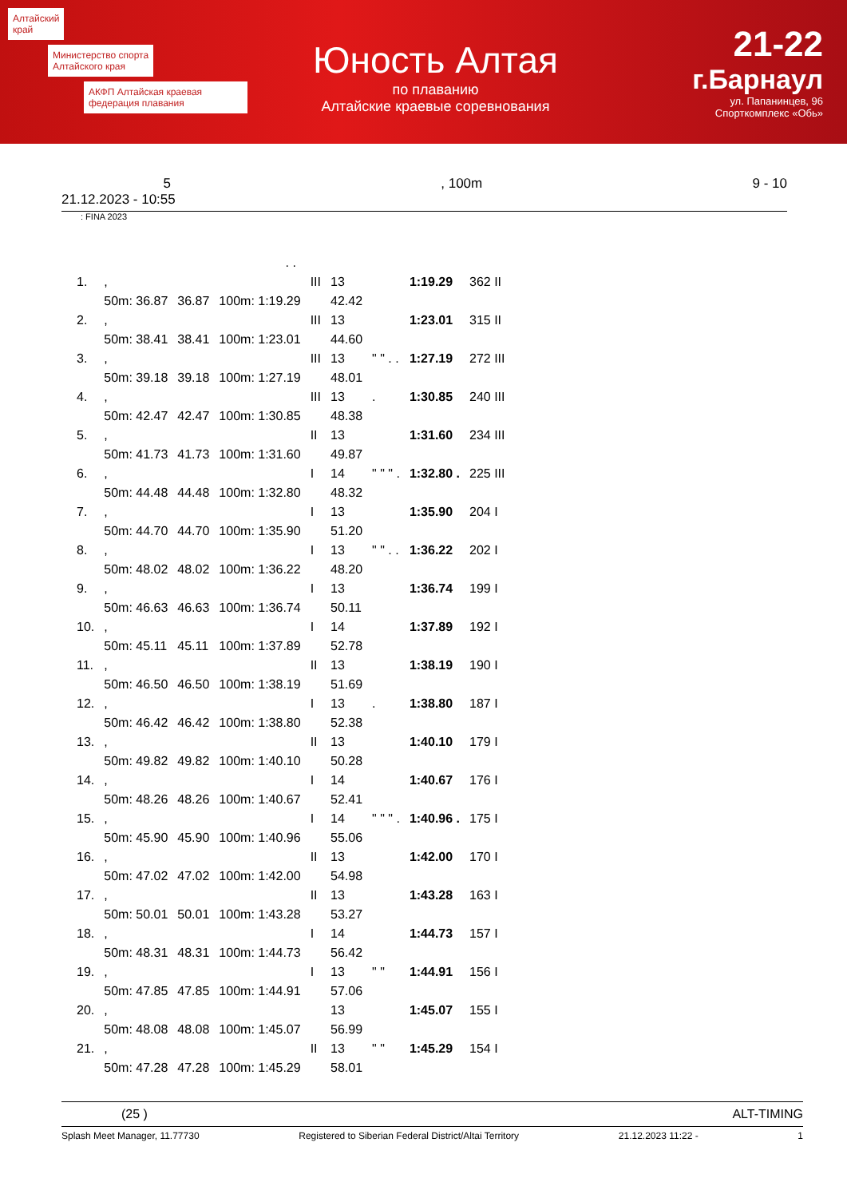Алтайский
край
Министерство спорта
Алтайского края
АКФП Алтайская краевая федерация плавания
Юность Алтая
по плаванию
Алтайские краевые соревнования
21-22
г.Барнаул
ул. Папанинцев, 96
Спорткомплекс «Обь»
5, 100m 9 - 10
21.12.2023 - 10:55
: FINA 2023
| . . | | | | | | | | |
| 1. | , | | | III | 13 | | 1:19.29 | 362 II |
| | 50m: 36.87 | 36.87 | 100m: 1:19.29 | | 42.42 | | | |
| 2. | , | | | III | 13 | | 1:23.01 | 315 II |
| | 50m: 38.41 | 38.41 | 100m: 1:23.01 | | 44.60 | | | |
| 3. | , | | | III | 13 | " " . . | 1:27.19 | 272 III |
| | 50m: 39.18 | 39.18 | 100m: 1:27.19 | | 48.01 | | | |
| 4. | , | | | III | 13 | . | 1:30.85 | 240 III |
| | 50m: 42.47 | 42.47 | 100m: 1:30.85 | | 48.38 | | | |
| 5. | , | | | II | 13 | | 1:31.60 | 234 III |
| | 50m: 41.73 | 41.73 | 100m: 1:31.60 | | 49.87 | | | |
| 6. | , | | | I | 14 | " " " . | 1:32.80 . | 225 III |
| | 50m: 44.48 | 44.48 | 100m: 1:32.80 | | 48.32 | | | |
| 7. | , | | | I | 13 | | 1:35.90 | 204 I |
| | 50m: 44.70 | 44.70 | 100m: 1:35.90 | | 51.20 | | | |
| 8. | , | | | I | 13 | " " . . | 1:36.22 | 202 I |
| | 50m: 48.02 | 48.02 | 100m: 1:36.22 | | 48.20 | | | |
| 9. | , | | | I | 13 | | 1:36.74 | 199 I |
| | 50m: 46.63 | 46.63 | 100m: 1:36.74 | | 50.11 | | | |
| 10. | , | | | I | 14 | | 1:37.89 | 192 I |
| | 50m: 45.11 | 45.11 | 100m: 1:37.89 | | 52.78 | | | |
| 11. | , | | | II | 13 | | 1:38.19 | 190 I |
| | 50m: 46.50 | 46.50 | 100m: 1:38.19 | | 51.69 | | | |
| 12. | , | | | I | 13 | . | 1:38.80 | 187 I |
| | 50m: 46.42 | 46.42 | 100m: 1:38.80 | | 52.38 | | | |
| 13. | , | | | II | 13 | | 1:40.10 | 179 I |
| | 50m: 49.82 | 49.82 | 100m: 1:40.10 | | 50.28 | | | |
| 14. | , | | | I | 14 | | 1:40.67 | 176 I |
| | 50m: 48.26 | 48.26 | 100m: 1:40.67 | | 52.41 | | | |
| 15. | , | | | I | 14 | " " " . | 1:40.96 . | 175 I |
| | 50m: 45.90 | 45.90 | 100m: 1:40.96 | | 55.06 | | | |
| 16. | , | | | II | 13 | | 1:42.00 | 170 I |
| | 50m: 47.02 | 47.02 | 100m: 1:42.00 | | 54.98 | | | |
| 17. | , | | | II | 13 | | 1:43.28 | 163 I |
| | 50m: 50.01 | 50.01 | 100m: 1:43.28 | | 53.27 | | | |
| 18. | , | | | I | 14 | | 1:44.73 | 157 I |
| | 50m: 48.31 | 48.31 | 100m: 1:44.73 | | 56.42 | | | |
| 19. | , | | | I | 13 | " " | 1:44.91 | 156 I |
| | 50m: 47.85 | 47.85 | 100m: 1:44.91 | | 57.06 | | | |
| 20. | , | | | | 13 | | 1:45.07 | 155 I |
| | 50m: 48.08 | 48.08 | 100m: 1:45.07 | | 56.99 | | | |
| 21. | , | | | II | 13 | " " | 1:45.29 | 154 I |
| | 50m: 47.28 | 47.28 | 100m: 1:45.29 | | 58.01 | | | |
(25 ) ALT-TIMING
Splash Meet Manager, 11.77730 Registered to Siberian Federal District/Altai Territory 21.12.2023 11:22 - 1